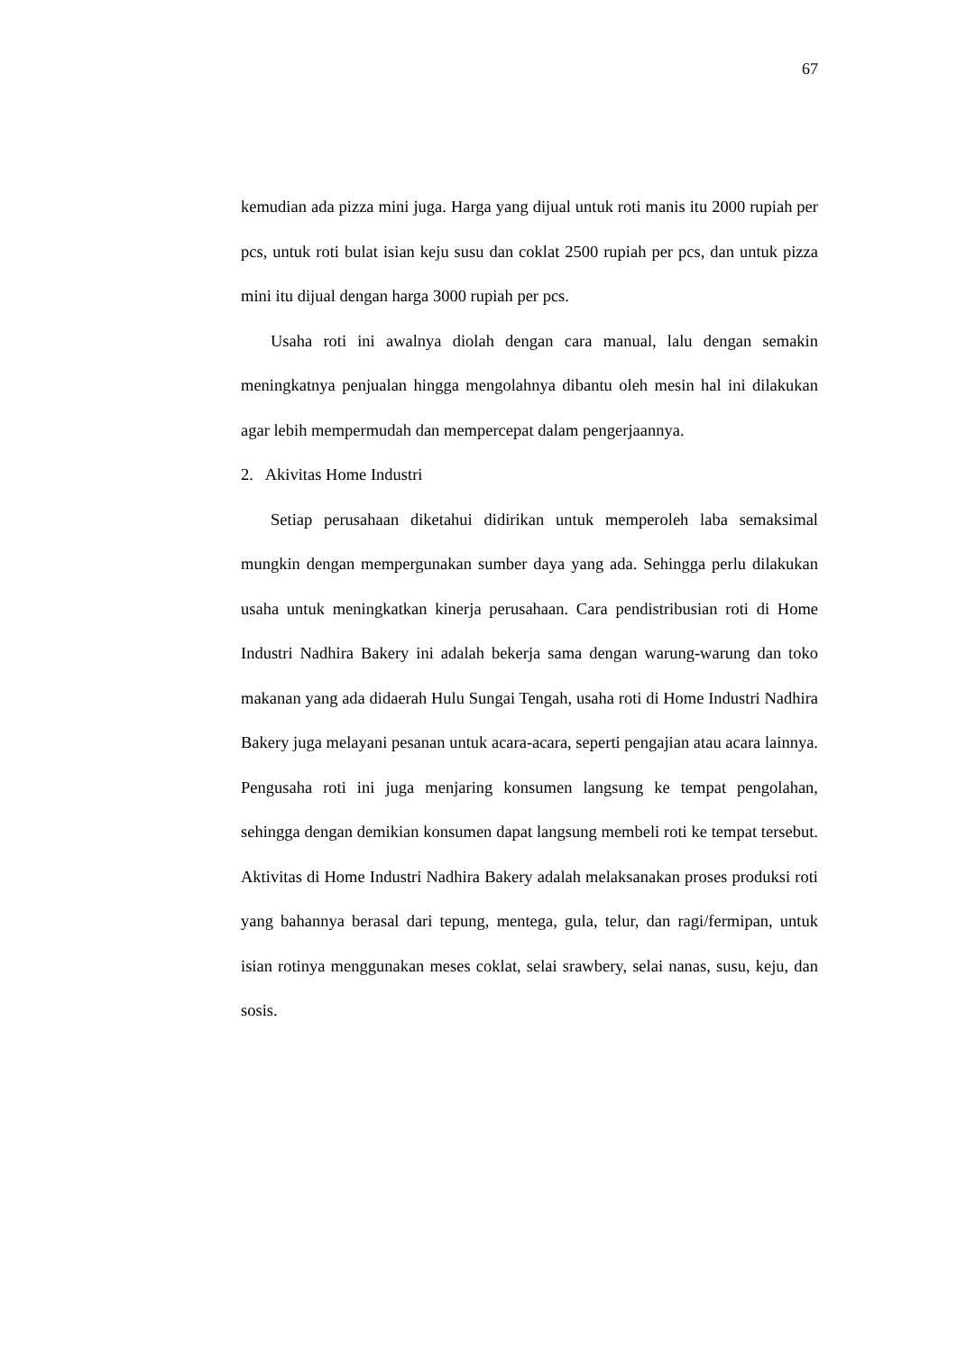67
kemudian ada pizza mini juga. Harga yang dijual untuk roti manis itu 2000 rupiah per pcs, untuk roti bulat isian keju susu dan coklat 2500 rupiah per pcs, dan untuk pizza mini itu dijual dengan harga 3000 rupiah per pcs.
Usaha roti ini awalnya diolah dengan cara manual, lalu dengan semakin meningkatnya penjualan hingga mengolahnya dibantu oleh mesin hal ini dilakukan agar lebih mempermudah dan mempercepat dalam pengerjaannya.
2. Akivitas Home Industri
Setiap perusahaan diketahui didirikan untuk memperoleh laba semaksimal mungkin dengan mempergunakan sumber daya yang ada. Sehingga perlu dilakukan usaha untuk meningkatkan kinerja perusahaan. Cara pendistribusian roti di Home Industri Nadhira Bakery ini adalah bekerja sama dengan warung-warung dan toko makanan yang ada didaerah Hulu Sungai Tengah, usaha roti di Home Industri Nadhira Bakery juga melayani pesanan untuk acara-acara, seperti pengajian atau acara lainnya. Pengusaha roti ini juga menjaring konsumen langsung ke tempat pengolahan, sehingga dengan demikian konsumen dapat langsung membeli roti ke tempat tersebut. Aktivitas di Home Industri Nadhira Bakery adalah melaksanakan proses produksi roti yang bahannya berasal dari tepung, mentega, gula, telur, dan ragi/fermipan, untuk isian rotinya menggunakan meses coklat, selai srawbery, selai nanas, susu, keju, dan sosis.